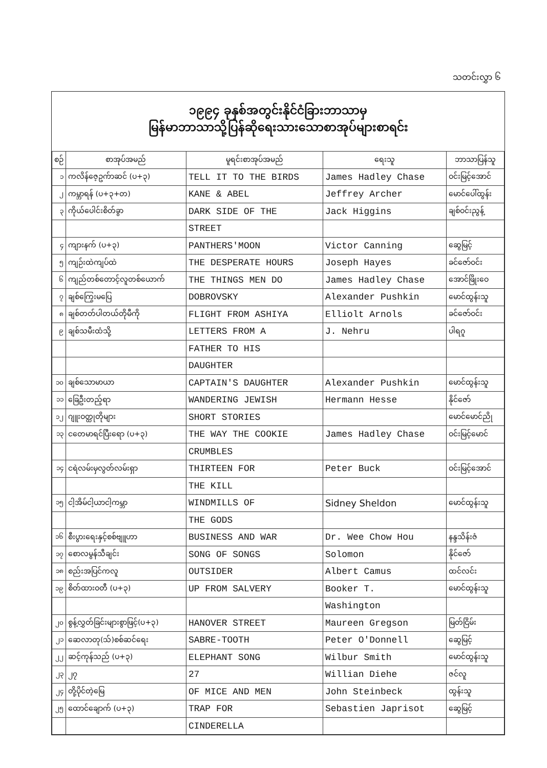သတင်းလွှာ ၆
၁၉၉၄ ခုနှစ်အတွင်းနိုင်ငံခြားဘာသာမှ
မြန်မာဘာသာသို့ပြန်ဆိုရေးသားသောစာအုပ်များစာရင်း
| စဉ် | စာအုပ်အမည် | မူရင်းစာအုပ်အမည် | ရေးသူ | ဘာသာပြန်သူ |
| --- | --- | --- | --- | --- |
| ၁ | ကလိန်ဇေ့ဥက်ာဆင် (ပ+၃) | TELL IT TO THE BIRDS | James Hadley Chase | ဝင်းမြင့်အောင် |
| ၂ | ကမ္ဘာရန် (ပ+၃+တ) | KANE & ABEL | Jeffrey Archer | မောင်ပေါ်ထွန်း |
| ၃ | ကိုယ်ပေါင်းစိတ်ခွာ | DARK SIDE OF THE | Jack Higgins | ချစ်ဝင်းညွန့် |
| | | STREET | | |
| ၄ | ကျားနက် (ပ+၃) | PANTHERS'MOON | Victor Canning | ဆွေမြင့် |
| ၅ | ကျဉ်းထဲကျပ်ထဲ | THE DESPERATE HOURS | Joseph Hayes | ခင်ဇော်ဝင်း |
| ၆ | ကျည်တစ်တောင့်လူတစ်ယောက် | THE THINGS MEN DO | James Hadley Chase | အောင်ဖြိုးဝေ |
| ၇ | ချစ်ကြွေးမပြေ | DOBROVSKY | Alexander Pushkin | မောင်ထွန်းသူ |
| ၈ | ချစ်တတ်ပါတယ်တိုမီကို | FLIGHT FROM ASHIYA | Elliolt Arnols | ခင်ဇော်ဝင်း |
| ၉ | ချစ်သမီးထံသို့ | LETTERS FROM A | J. Nehru | ပါရဂူ |
| | | FATHER TO HIS | | |
| | | DAUGHTER | | |
| ၁၀ | ချစ်သောမာယာ | CAPTAIN'S DAUGHTER | Alexander Pushkin | မောင်ထွန်းသူ |
| ၁၁ | ခြေဦးတည့်ရာ | WANDERING JEWISH | Hermann Hesse | နိုင်ဇော် |
| ၁၂ | ဂျူးဝတ္ထုတိုများ | SHORT STORIES | | မောင်မောင်ညို |
| ၁၃ | ငတေမာရင်ပြီးရော (ပ+၃) | THE WAY THE COOKIE | James Hadley Chase | ဝင်းမြင့်မောင် |
| | | CRUMBLES | | |
| ၁၄ | ငရဲလမ်းမှလွတ်လမ်းရှာ | THIRTEEN FOR | Peter Buck | ဝင်းမြင့်အောင် |
| | | THE KILL | | |
| ၁၅ | ငါ့အိမ်ငါ့ယာငါ့ကမ္ဘာ | WINDMILLS OF | Sidney Sheldon | မောင်ထွန်းသူ |
| | | THE GODS | | |
| ၁၆ | စီးပွားရေးနှင့်စစ်ဗျူဟာ | BUSINESS AND WAR | Dr. Wee Chow Hou | နန္ဒသိန်းဇံ |
| ၁၇ | စောလမွန်သီချင်း | SONG OF SONGS | Solomon | နိုင်ဇော် |
| ၁၈ | စည်းအပြင်ကလူ | OUTSIDER | Albert Camus | ထင်လင်း |
| ၁၉ | စိတ်ထားဝတီ (ပ+၃) | UP FROM SALVERY | Booker T. | မောင်ထွန်းသူ |
| | | | Washington | |
| ၂၀ | စွန့်လွှတ်ခြင်းများစွာဖြင့်(ပ+၃) | HANOVER STREET | Maureen Gregson | မြတ်ငြိမ်း |
| ၂၁ | ဆေလာတု(သ်)စစ်ဆင်ရေး | SABRE-TOOTH | Peter O'Donnell | ဆွေမြင့် |
| ၂၂ | ဆင့်ကုန်သည် (ပ+၃) | ELEPHANT SONG | Wilbur Smith | မောင်ထွန်းသူ |
| ၂၃ | ၂၇ | 27 | Willian Diehe | ဇင်လူ |
| ၂၄ | တို့ပိုင်တဲ့မြေ | OF MICE AND MEN | John Steinbeck | ထွန်းသူ |
| ၂၅ | ထောင်ချောက် (ပ+၃) | TRAP FOR | Sebastien Japrisot | ဆွေမြင့် |
| | | CINDERELLA | | |